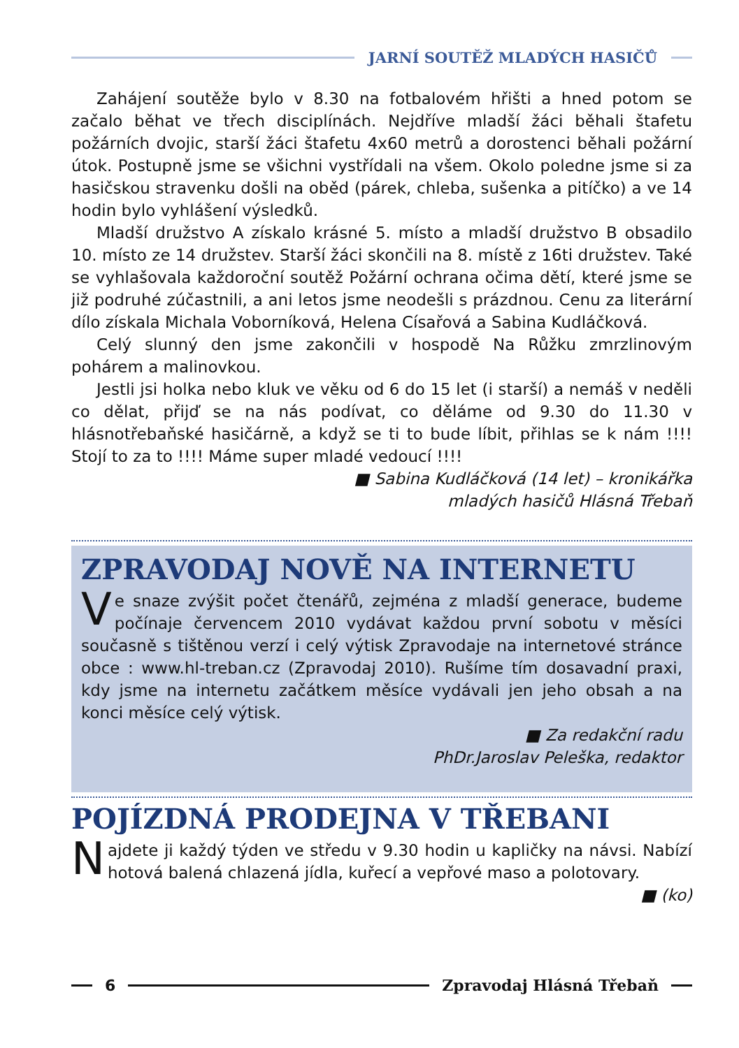JARNÍ SOUTĚŽ MLADÝCH HASIČŮ
Zahájení soutěže bylo v 8.30 na fotbalovém hřišti a hned potom se začalo běhat ve třech disciplínách. Nejdříve mladší žáci běhali štafetu požárních dvojic, starší žáci štafetu 4x60 metrů a dorostenci běhali požární útok. Postupně jsme se všichni vystřídali na všem. Okolo poledne jsme si za hasičskou stravenku došli na oběd (párek, chleba, sušenka a pitíčko) a ve 14 hodin bylo vyhlášení výsledků.
Mladší družstvo A získalo krásné 5. místo a mladší družstvo B obsadilo 10. místo ze 14 družstev. Starší žáci skončili na 8. místě z 16ti družstev. Také se vyhlašovala každoroční soutěž Požární ochrana očima dětí, které jsme se již podruhé zúčastnili, a ani letos jsme neodešli s prázdnou. Cenu za literární dílo získala Michala Voborníková, Helena Císařová a Sabina Kudláčková.
Celý slunný den jsme zakončili v hospodě Na Růžku zmrzlinovým pohárem a malinovkou.
Jestli jsi holka nebo kluk ve věku od 6 do 15 let (i starší) a nemáš v neděli co dělat, přijď se na nás podívat, co děláme od 9.30 do 11.30 v hlásnotřebaňské hasičárně, a když se ti to bude líbit, přihlas se k nám !!!! Stojí to za to !!!! Máme super mladé vedoucí !!!!
■ Sabina Kudláčková (14 let) – kronikářka
mladých hasičů Hlásná Třebaň
ZPRAVODAJ NOVĚ NA INTERNETU
Ve snaze zvýšit počet čtenářů, zejména z mladší generace, budeme počínaje červencem 2010 vydávat každou první sobotu v měsíci současně s tištěnou verzí i celý výtisk Zpravodaje na internetové stránce obce : www.hl-treban.cz (Zpravodaj 2010). Rušíme tím dosavadní praxi, kdy jsme na internetu začátkem měsíce vydávali jen jeho obsah a na konci měsíce celý výtisk.
■ Za redakční radu
PhDr.Jaroslav Peleška, redaktor
POJÍZDNÁ PRODEJNA V TŘEBANI
Najdete ji každý týden ve středu v 9.30 hodin u kapličky na návsi. Nabízí hotová balená chlazená jídla, kuřecí a vepřové maso a polotovary.
■ (ko)
6 Zpravodaj Hlásná Třebaň